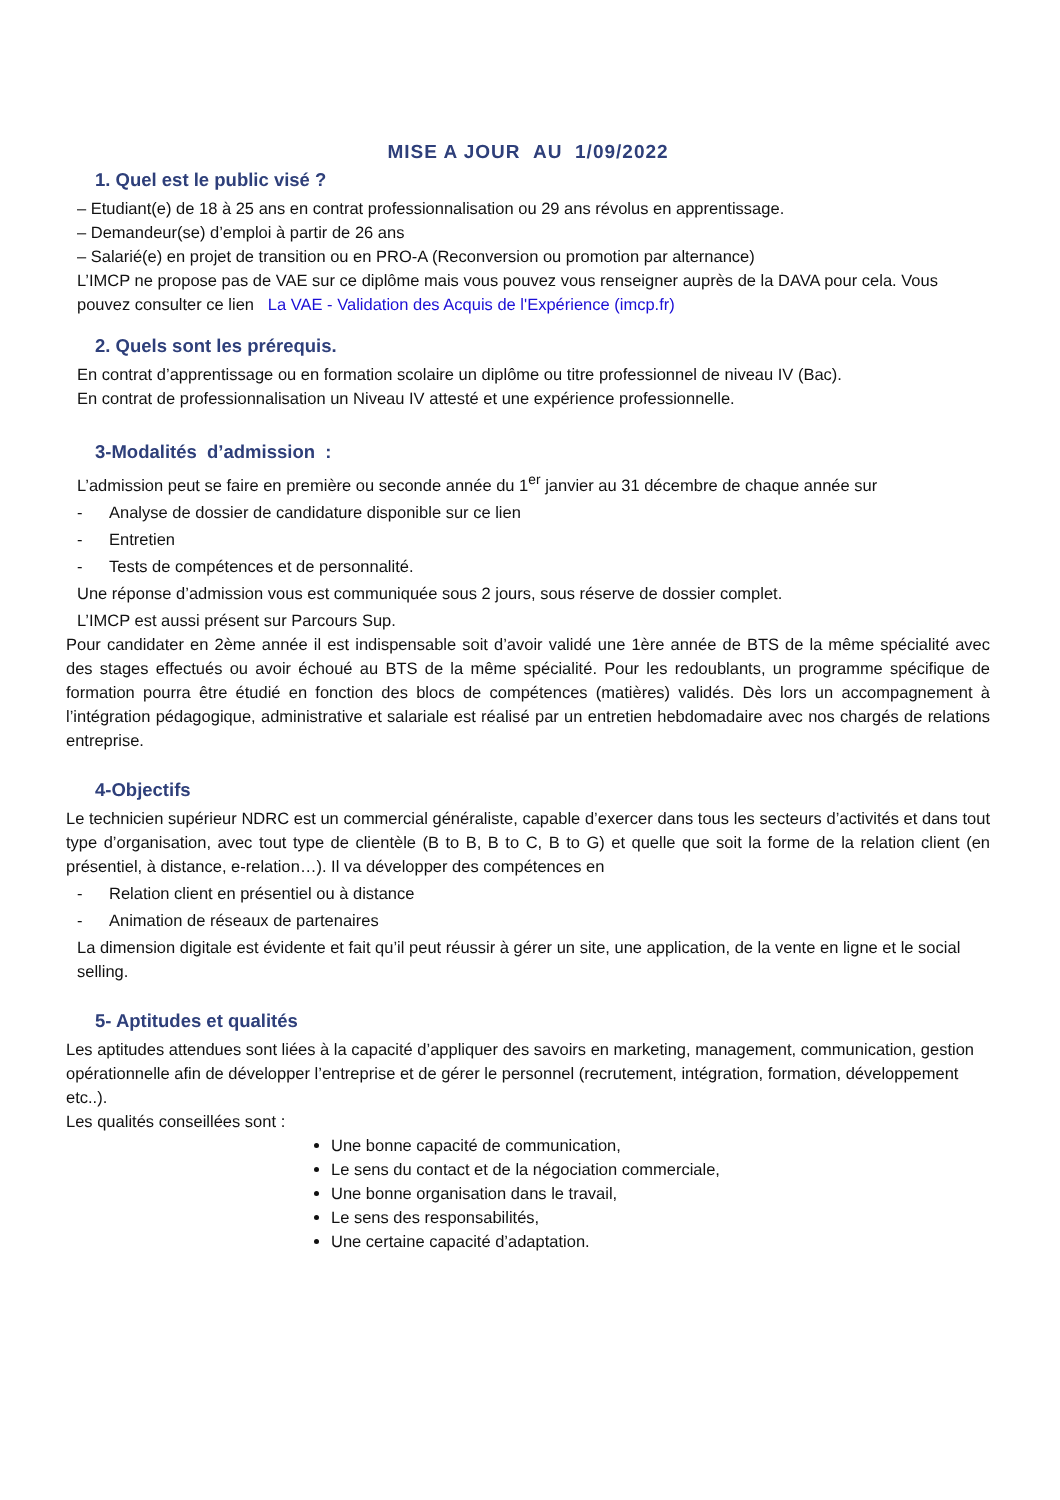MISE A JOUR AU 1/09/2022
1. Quel est le public visé ?
– Etudiant(e) de 18 à 25 ans en contrat professionnalisation ou 29 ans révolus en apprentissage.
– Demandeur(se) d’emploi à partir de 26 ans
– Salarié(e) en projet de transition ou en PRO-A (Reconversion ou promotion par alternance)
L’IMCP ne propose pas de VAE sur ce diplôme mais vous pouvez vous renseigner auprès de la DAVA pour cela. Vous pouvez consulter ce lien La VAE - Validation des Acquis de l'Expérience (imcp.fr)
2. Quels sont les prérequis.
En contrat d’apprentissage ou en formation scolaire un diplôme ou titre professionnel de niveau IV (Bac).
En contrat de professionnalisation un Niveau IV attesté et une expérience professionnelle.
3-Modalités d’admission :
L’admission peut se faire en première ou seconde année du 1<sup>er</sup> janvier au 31 décembre de chaque année sur
- Analyse de dossier de candidature disponible sur ce lien
- Entretien
- Tests de compétences et de personnalité.
Une réponse d’admission vous est communiquée sous 2 jours, sous réserve de dossier complet.
L’IMCP est aussi présent sur Parcours Sup.
Pour candidater en 2ème année il est indispensable soit d’avoir validé une 1ère année de BTS de la même spécialité avec des stages effectués ou avoir échoué au BTS de la même spécialité. Pour les redoublants, un programme spécifique de formation pourra être étudié en fonction des blocs de compétences (matières) validés. Dès lors un accompagnement à l’intégration pédagogique, administrative et salariale est réalisé par un entretien hebdomadaire avec nos chargés de relations entreprise.
4-Objectifs
Le technicien supérieur NDRC est un commercial généraliste, capable d’exercer dans tous les secteurs d’activités et dans tout type d’organisation, avec tout type de clientèle (B to B, B to C, B to G) et quelle que soit la forme de la relation client (en présentiel, à distance, e-relation…). Il va développer des compétences en
- Relation client en présentiel ou à distance
- Animation de réseaux de partenaires
La dimension digitale est évidente et fait qu’il peut réussir à gérer un site, une application, de la vente en ligne et le social selling.
5- Aptitudes et qualités
Les aptitudes attendues sont liées à la capacité d’appliquer des savoirs en marketing, management, communication, gestion opérationnelle afin de développer l’entreprise et de gérer le personnel (recrutement, intégration, formation, développement etc..).
Les qualités conseillées sont :
Une bonne capacité de communication,
Le sens du contact et de la négociation commerciale,
Une bonne organisation dans le travail,
Le sens des responsabilités,
Une certaine capacité d’adaptation.